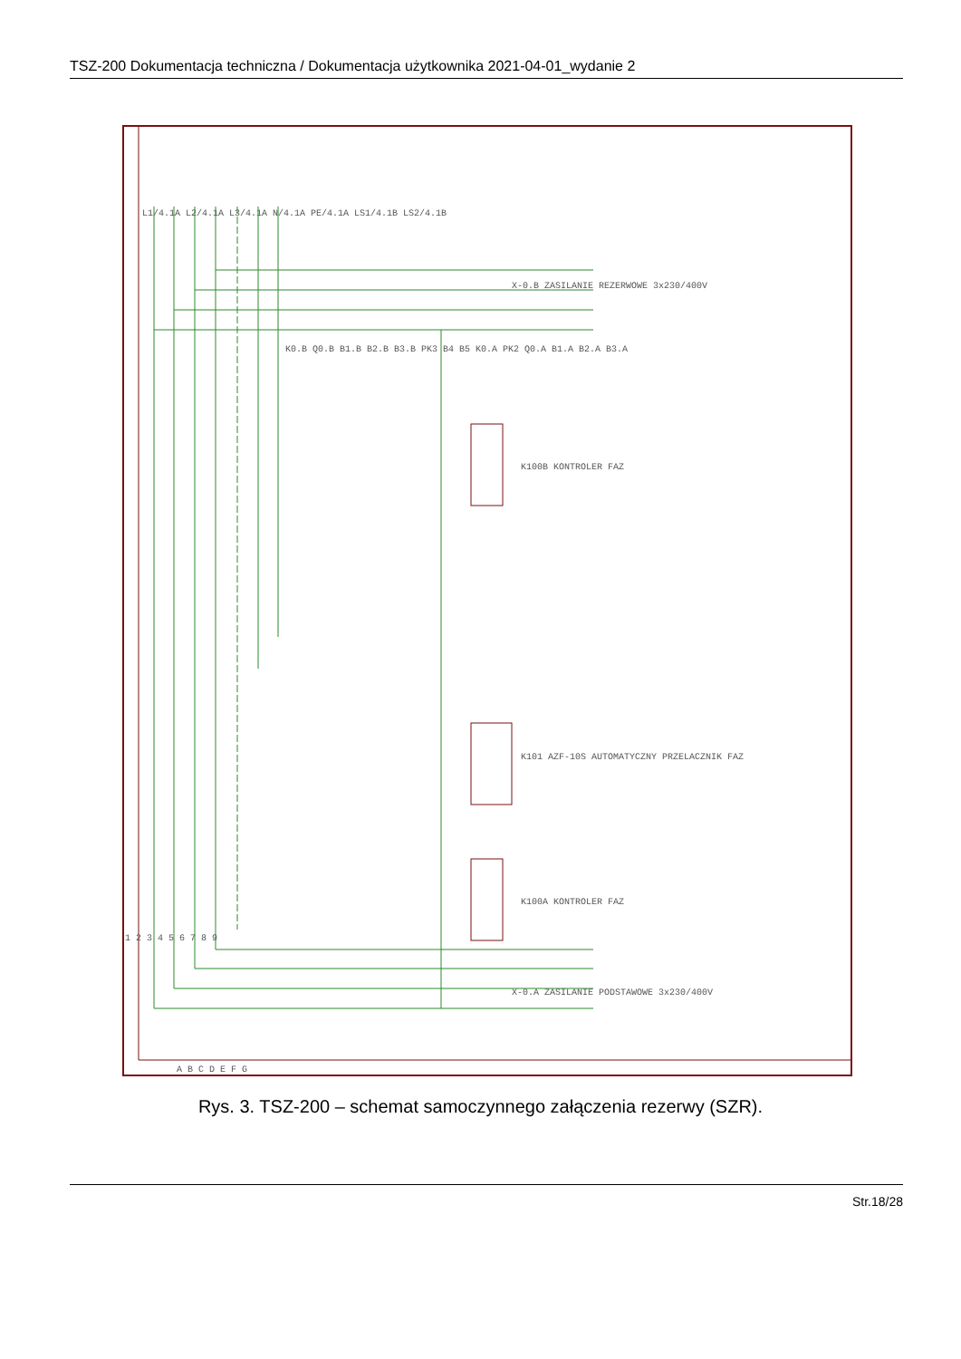TSZ-200 Dokumentacja techniczna / Dokumentacja użytkownika 2021-04-01_wydanie 2
X-0.B ZASILANIE REZERWOWE 3x230/400V
X-0.A ZASILANIE PODSTAWOWE 3x230/400V
K100B KONTROLER FAZ
K100A KONTROLER FAZ
K101 AZF-10S AUTOMATYCZNY PRZELACZNIK FAZ
L1/4.1A L2/4.1A L3/4.1A N/4.1A PE/4.1A LS1/4.1B LS2/4.1B
K0.B Q0.B B1.B B2.B B3.B PK3 B4 B5 K0.A PK2 Q0.A B1.A B2.A B3.A
A B C D E F G
1 2 3 4 5 6 7 8 9
Rys. 3. TSZ-200 – schemat samoczynnego załączenia rezerwy (SZR).
Str.18/28